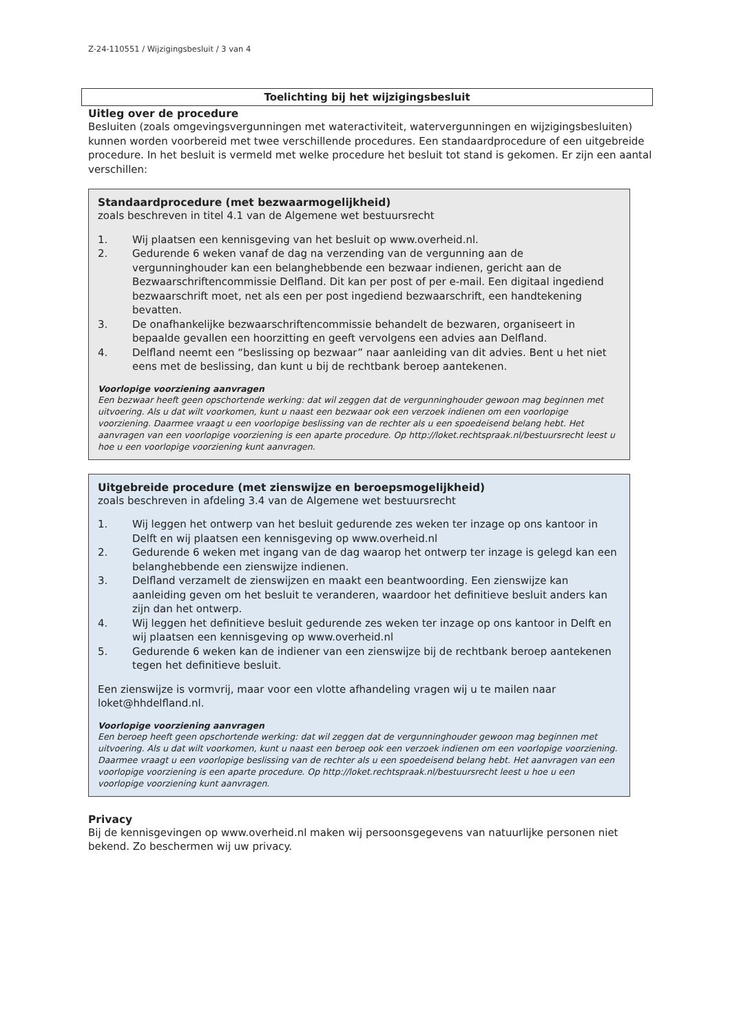Z-24-110551 / Wijzigingsbesluit / 3 van 4
Toelichting bij het wijzigingsbesluit
Uitleg over de procedure
Besluiten (zoals omgevingsvergunningen met wateractiviteit, watervergunningen en wijzigingsbesluiten) kunnen worden voorbereid met twee verschillende procedures. Een standaardprocedure of een uitgebreide procedure. In het besluit is vermeld met welke procedure het besluit tot stand is gekomen. Er zijn een aantal verschillen:
Standaardprocedure (met bezwaarmogelijkheid)
zoals beschreven in titel 4.1 van de Algemene wet bestuursrecht
1. Wij plaatsen een kennisgeving van het besluit op www.overheid.nl.
2. Gedurende 6 weken vanaf de dag na verzending van de vergunning aan de vergunninghouder kan een belanghebbende een bezwaar indienen, gericht aan de Bezwaarschriftencommissie Delfland. Dit kan per post of per e-mail. Een digitaal ingediend bezwaarschrift moet, net als een per post ingediend bezwaarschrift, een handtekening bevatten.
3. De onafhankelijke bezwaarschriftencommissie behandelt de bezwaren, organiseert in bepaalde gevallen een hoorzitting en geeft vervolgens een advies aan Delfland.
4. Delfland neemt een “beslissing op bezwaar” naar aanleiding van dit advies. Bent u het niet eens met de beslissing, dan kunt u bij de rechtbank beroep aantekenen.
Voorlopige voorziening aanvragen
Een bezwaar heeft geen opschortende werking: dat wil zeggen dat de vergunninghouder gewoon mag beginnen met uitvoering. Als u dat wilt voorkomen, kunt u naast een bezwaar ook een verzoek indienen om een voorlopige voorziening. Daarmee vraagt u een voorlopige beslissing van de rechter als u een spoedeisend belang hebt. Het aanvragen van een voorlopige voorziening is een aparte procedure. Op http://loket.rechtspraak.nl/bestuursrecht leest u hoe u een voorlopige voorziening kunt aanvragen.
Uitgebreide procedure (met zienswijze en beroepsmogelijkheid)
zoals beschreven in afdeling 3.4 van de Algemene wet bestuursrecht
1. Wij leggen het ontwerp van het besluit gedurende zes weken ter inzage op ons kantoor in Delft en wij plaatsen een kennisgeving op www.overheid.nl
2. Gedurende 6 weken met ingang van de dag waarop het ontwerp ter inzage is gelegd kan een belanghebbende een zienswijze indienen.
3. Delfland verzamelt de zienswijzen en maakt een beantwoording. Een zienswijze kan aanleiding geven om het besluit te veranderen, waardoor het definitieve besluit anders kan zijn dan het ontwerp.
4. Wij leggen het definitieve besluit gedurende zes weken ter inzage op ons kantoor in Delft en wij plaatsen een kennisgeving op www.overheid.nl
5. Gedurende 6 weken kan de indiener van een zienswijze bij de rechtbank beroep aantekenen tegen het definitieve besluit.
Een zienswijze is vormvrij, maar voor een vlotte afhandeling vragen wij u te mailen naar loket@hhdelfland.nl.
Voorlopige voorziening aanvragen
Een beroep heeft geen opschortende werking: dat wil zeggen dat de vergunninghouder gewoon mag beginnen met uitvoering. Als u dat wilt voorkomen, kunt u naast een beroep ook een verzoek indienen om een voorlopige voorziening. Daarmee vraagt u een voorlopige beslissing van de rechter als u een spoedeisend belang hebt. Het aanvragen van een voorlopige voorziening is een aparte procedure. Op http://loket.rechtspraak.nl/bestuursrecht leest u hoe u een voorlopige voorziening kunt aanvragen.
Privacy
Bij de kennisgevingen op www.overheid.nl maken wij persoonsgegevens van natuurlijke personen niet bekend. Zo beschermen wij uw privacy.